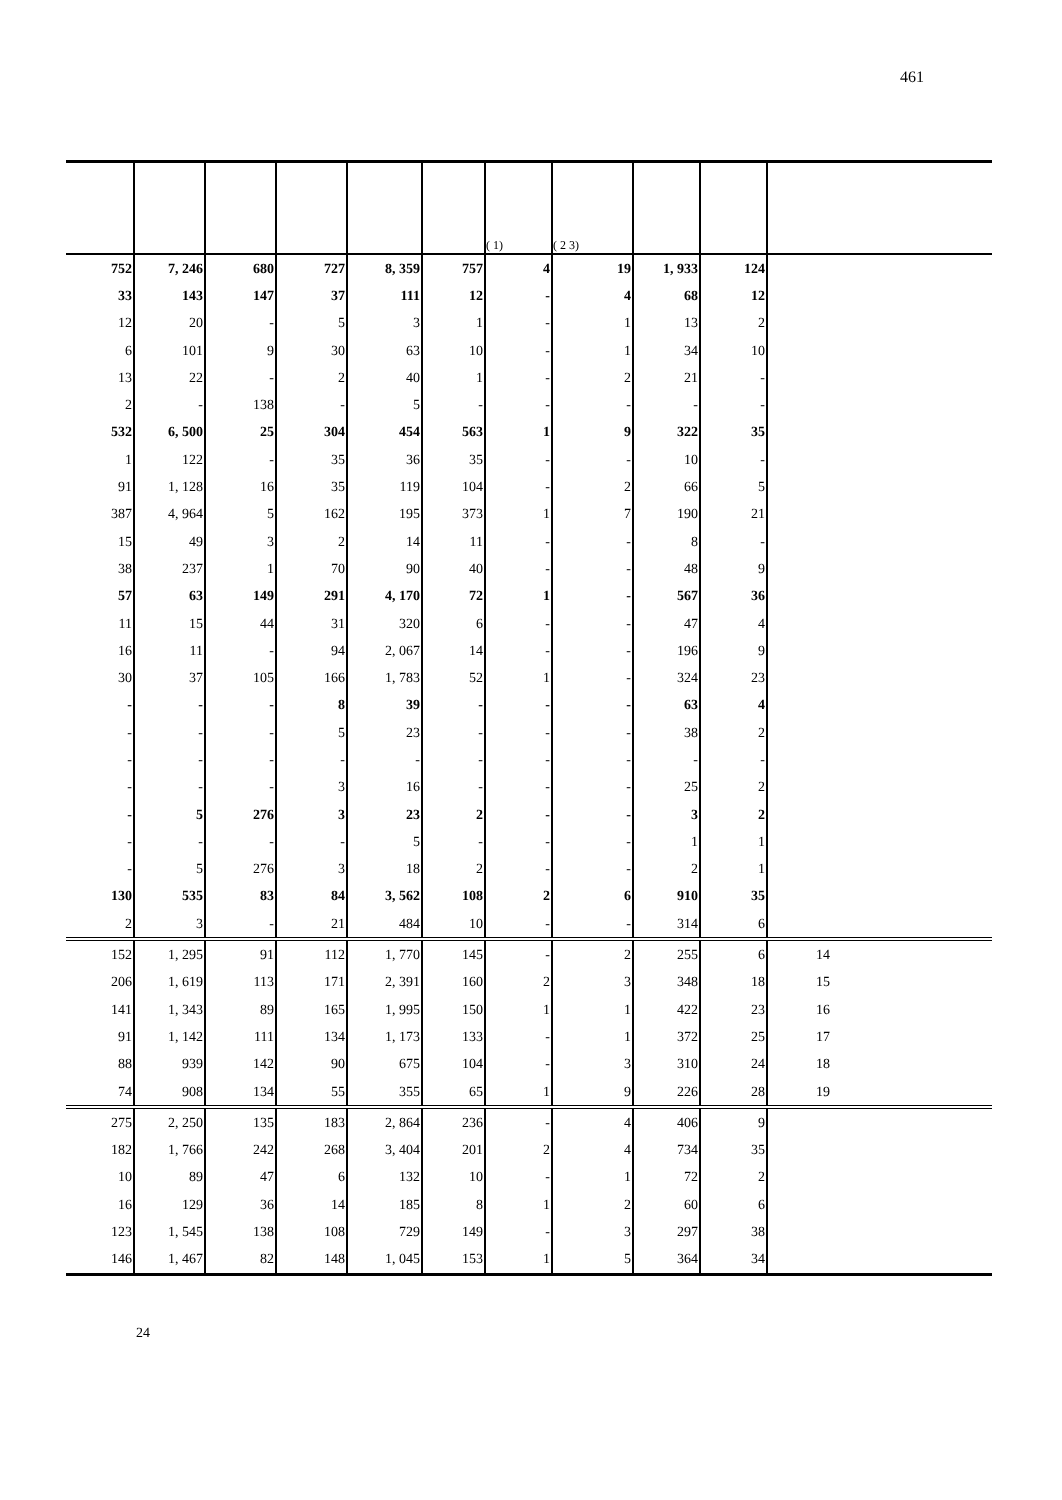461
| | | | | | | ( 1) | ( 2 3) | | | |
| --- | --- | --- | --- | --- | --- | --- | --- | --- | --- | --- |
| 752 | 7, 246 | 680 | 727 | 8, 359 | 757 | 4 | 19 | 1, 933 | 124 | |
| 33 | 143 | 147 | 37 | 111 | 12 | - | 4 | 68 | 12 | |
| 12 | 20 | - | 5 | 3 | 1 | - | 1 | 13 | 2 | |
| 6 | 101 | 9 | 30 | 63 | 10 | - | 1 | 34 | 10 | |
| 13 | 22 | - | 2 | 40 | 1 | - | 2 | 21 | - | |
| 2 | - | 138 | - | 5 | - | - | - | - | - | |
| 532 | 6, 500 | 25 | 304 | 454 | 563 | 1 | 9 | 322 | 35 | |
| 1 | 122 | - | 35 | 36 | 35 | - | - | 10 | - | |
| 91 | 1, 128 | 16 | 35 | 119 | 104 | - | 2 | 66 | 5 | |
| 387 | 4, 964 | 5 | 162 | 195 | 373 | 1 | 7 | 190 | 21 | |
| 15 | 49 | 3 | 2 | 14 | 11 | - | - | 8 | - | |
| 38 | 237 | 1 | 70 | 90 | 40 | - | - | 48 | 9 | |
| 57 | 63 | 149 | 291 | 4, 170 | 72 | 1 | - | 567 | 36 | |
| 11 | 15 | 44 | 31 | 320 | 6 | - | - | 47 | 4 | |
| 16 | 11 | - | 94 | 2, 067 | 14 | - | - | 196 | 9 | |
| 30 | 37 | 105 | 166 | 1, 783 | 52 | 1 | - | 324 | 23 | |
| - | - | - | 8 | 39 | - | - | - | 63 | 4 | |
| - | - | - | 5 | 23 | - | - | - | 38 | 2 | |
| - | - | - | - | - | - | - | - | - | - | |
| - | - | - | 3 | 16 | - | - | - | 25 | 2 | |
| - | 5 | 276 | 3 | 23 | 2 | - | - | 3 | 2 | |
| - | - | - | - | 5 | - | - | - | 1 | 1 | |
| - | 5 | 276 | 3 | 18 | 2 | - | - | 2 | 1 | |
| 130 | 535 | 83 | 84 | 3, 562 | 108 | 2 | 6 | 910 | 35 | |
| 2 | 3 | - | 21 | 484 | 10 | - | - | 314 | 6 | |
| 152 | 1, 295 | 91 | 112 | 1, 770 | 145 | - | 2 | 255 | 6 | 14 |
| 206 | 1, 619 | 113 | 171 | 2, 391 | 160 | 2 | 3 | 348 | 18 | 15 |
| 141 | 1, 343 | 89 | 165 | 1, 995 | 150 | 1 | 1 | 422 | 23 | 16 |
| 91 | 1, 142 | 111 | 134 | 1, 173 | 133 | - | 1 | 372 | 25 | 17 |
| 88 | 939 | 142 | 90 | 675 | 104 | - | 3 | 310 | 24 | 18 |
| 74 | 908 | 134 | 55 | 355 | 65 | 1 | 9 | 226 | 28 | 19 |
| 275 | 2, 250 | 135 | 183 | 2, 864 | 236 | - | 4 | 406 | 9 | |
| 182 | 1, 766 | 242 | 268 | 3, 404 | 201 | 2 | 4 | 734 | 35 | |
| 10 | 89 | 47 | 6 | 132 | 10 | - | 1 | 72 | 2 | |
| 16 | 129 | 36 | 14 | 185 | 8 | 1 | 2 | 60 | 6 | |
| 123 | 1, 545 | 138 | 108 | 729 | 149 | - | 3 | 297 | 38 | |
| 146 | 1, 467 | 82 | 148 | 1, 045 | 153 | 1 | 5 | 364 | 34 | |
24